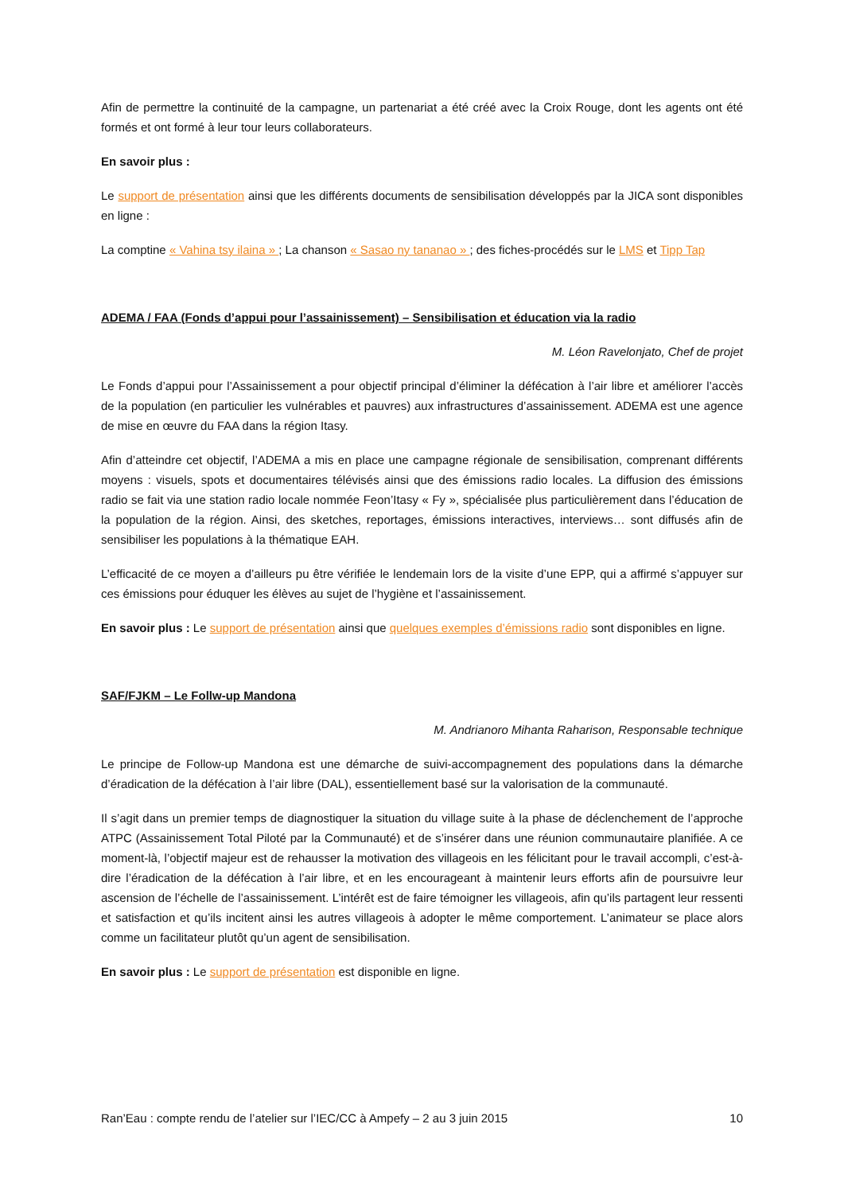Afin de permettre la continuité de la campagne, un partenariat a été créé avec la Croix Rouge, dont les agents ont été formés et ont formé à leur tour leurs collaborateurs.
En savoir plus :
Le support de présentation ainsi que les différents documents de sensibilisation développés par la JICA sont disponibles en ligne :
La comptine « Vahina tsy ilaina » ; La chanson « Sasao ny tananao » ; des fiches-procédés sur le LMS et Tipp Tap
ADEMA / FAA (Fonds d’appui pour l’assainissement) – Sensibilisation et éducation via la radio
M. Léon Ravelonjato, Chef de projet
Le Fonds d’appui pour l’Assainissement a pour objectif principal d’éliminer la défécation à l’air libre et améliorer l’accès de la population (en particulier les vulnérables et pauvres) aux infrastructures d’assainissement. ADEMA est une agence de mise en œuvre du FAA dans la région Itasy.
Afin d’atteindre cet objectif, l’ADEMA a mis en place une campagne régionale de sensibilisation, comprenant différents moyens : visuels, spots et documentaires télévisés ainsi que des émissions radio locales. La diffusion des émissions radio se fait via une station radio locale nommée Feon’Itasy « Fy », spécialisée plus particulièrement dans l’éducation de la population de la région. Ainsi, des sketches, reportages, émissions interactives, interviews… sont diffusés afin de sensibiliser les populations à la thématique EAH.
L’efficacité de ce moyen a d’ailleurs pu être vérifiée le lendemain lors de la visite d’une EPP, qui a affirmé s’appuyer sur ces émissions pour éduquer les élèves au sujet de l’hygiène et l’assainissement.
En savoir plus : Le support de présentation ainsi que quelques exemples d’émissions radio sont disponibles en ligne.
SAF/FJKM – Le Follw-up Mandona
M. Andrianoro Mihanta Raharison, Responsable technique
Le principe de Follow-up Mandona est une démarche de suivi-accompagnement des populations dans la démarche d’éradication de la défécation à l’air libre (DAL), essentiellement basé sur la valorisation de la communauté.
Il s’agit dans un premier temps de diagnostiquer la situation du village suite à la phase de déclenchement de l’approche ATPC (Assainissement Total Piloté par la Communauté) et de s’insérer dans une réunion communautaire planifiée. A ce moment-là, l’objectif majeur est de rehausser la motivation des villageois en les félicitant pour le travail accompli, c’est-à-dire l’éradication de la défécation à l’air libre, et en les encourageant à maintenir leurs efforts afin de poursuivre leur ascension de l’échelle de l’assainissement. L’intérêt est de faire témoigner les villageois, afin qu’ils partagent leur ressenti et satisfaction et qu’ils incitent ainsi les autres villageois à adopter le même comportement. L’animateur se place alors comme un facilitateur plutôt qu’un agent de sensibilisation.
En savoir plus : Le support de présentation est disponible en ligne.
Ran’Eau : compte rendu de l’atelier sur l’IEC/CC à Ampefy – 2 au 3 juin 2015 10